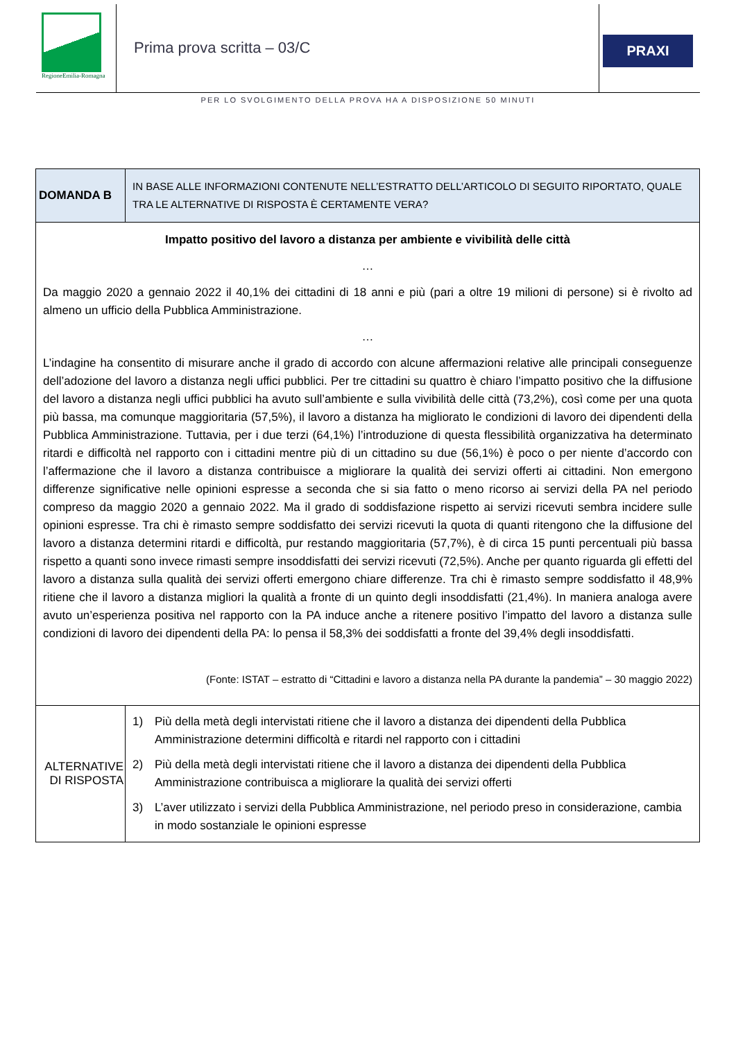RegioneEmilia-Romagna
Prima prova scritta – 03/C
PRAXI
PER LO SVOLGIMENTO DELLA PROVA HA A DISPOSIZIONE 50 MINUTI
| DOMANDA B | IN BASE ALLE INFORMAZIONI CONTENUTE NELL’ESTRATTO DELL’ARTICOLO DI SEGUITO RIPORTATO, QUALE TRA LE ALTERNATIVE DI RISPOSTA È CERTAMENTE VERA? |
| Impatto positivo del lavoro a distanza per ambiente e vivibilità delle città … Da maggio 2020 a gennaio 2022 il 40,1% dei cittadini di 18 anni e più (pari a oltre 19 milioni di persone) si è rivolto ad almeno un ufficio della Pubblica Amministrazione. … L’indagine ha consentito di misurare anche il grado di accordo con alcune affermazioni relative alle principali conseguenze dell’adozione del lavoro a distanza negli uffici pubblici. Per tre cittadini su quattro è chiaro l’impatto positivo che la diffusione del lavoro a distanza negli uffici pubblici ha avuto sull’ambiente e sulla vivibilità delle città (73,2%), così come per una quota più bassa, ma comunque maggioritaria (57,5%), il lavoro a distanza ha migliorato le condizioni di lavoro dei dipendenti della Pubblica Amministrazione. Tuttavia, per i due terzi (64,1%) l’introduzione di questa flessibilità organizzativa ha determinato ritardi e difficoltà nel rapporto con i cittadini mentre più di un cittadino su due (56,1%) è poco o per niente d’accordo con l’affermazione che il lavoro a distanza contribuisce a migliorare la qualità dei servizi offerti ai cittadini. Non emergono differenze significative nelle opinioni espresse a seconda che si sia fatto o meno ricorso ai servizi della PA nel periodo compreso da maggio 2020 a gennaio 2022. Ma il grado di soddisfazione rispetto ai servizi ricevuti sembra incidere sulle opinioni espresse. Tra chi è rimasto sempre soddisfatto dei servizi ricevuti la quota di quanti ritengono che la diffusione del lavoro a distanza determini ritardi e difficoltà, pur restando maggioritaria (57,7%), è di circa 15 punti percentuali più bassa rispetto a quanti sono invece rimasti sempre insoddisfatti dei servizi ricevuti (72,5%). Anche per quanto riguarda gli effetti del lavoro a distanza sulla qualità dei servizi offerti emergono chiare differenze. Tra chi è rimasto sempre soddisfatto il 48,9% ritiene che il lavoro a distanza migliori la qualità a fronte di un quinto degli insoddisfatti (21,4%). In maniera analoga avere avuto un’esperienza positiva nel rapporto con la PA induce anche a ritenere positivo l’impatto del lavoro a distanza sulle condizioni di lavoro dei dipendenti della PA: lo pensa il 58,3% dei soddisfatti a fronte del 39,4% degli insoddisfatti. (Fonte: ISTAT – estratto di “Cittadini e lavoro a distanza nella PA durante la pandemia” – 30 maggio 2022) | |
| ALTERNATIVE DI RISPOSTA | 1) Più della metà degli intervistati ritiene che il lavoro a distanza dei dipendenti della Pubblica Amministrazione determini difficoltà e ritardi nel rapporto con i cittadini 2) Più della metà degli intervistati ritiene che il lavoro a distanza dei dipendenti della Pubblica Amministrazione contribuisca a migliorare la qualità dei servizi offerti 3) L’aver utilizzato i servizi della Pubblica Amministrazione, nel periodo preso in considerazione, cambia in modo sostanziale le opinioni espresse |